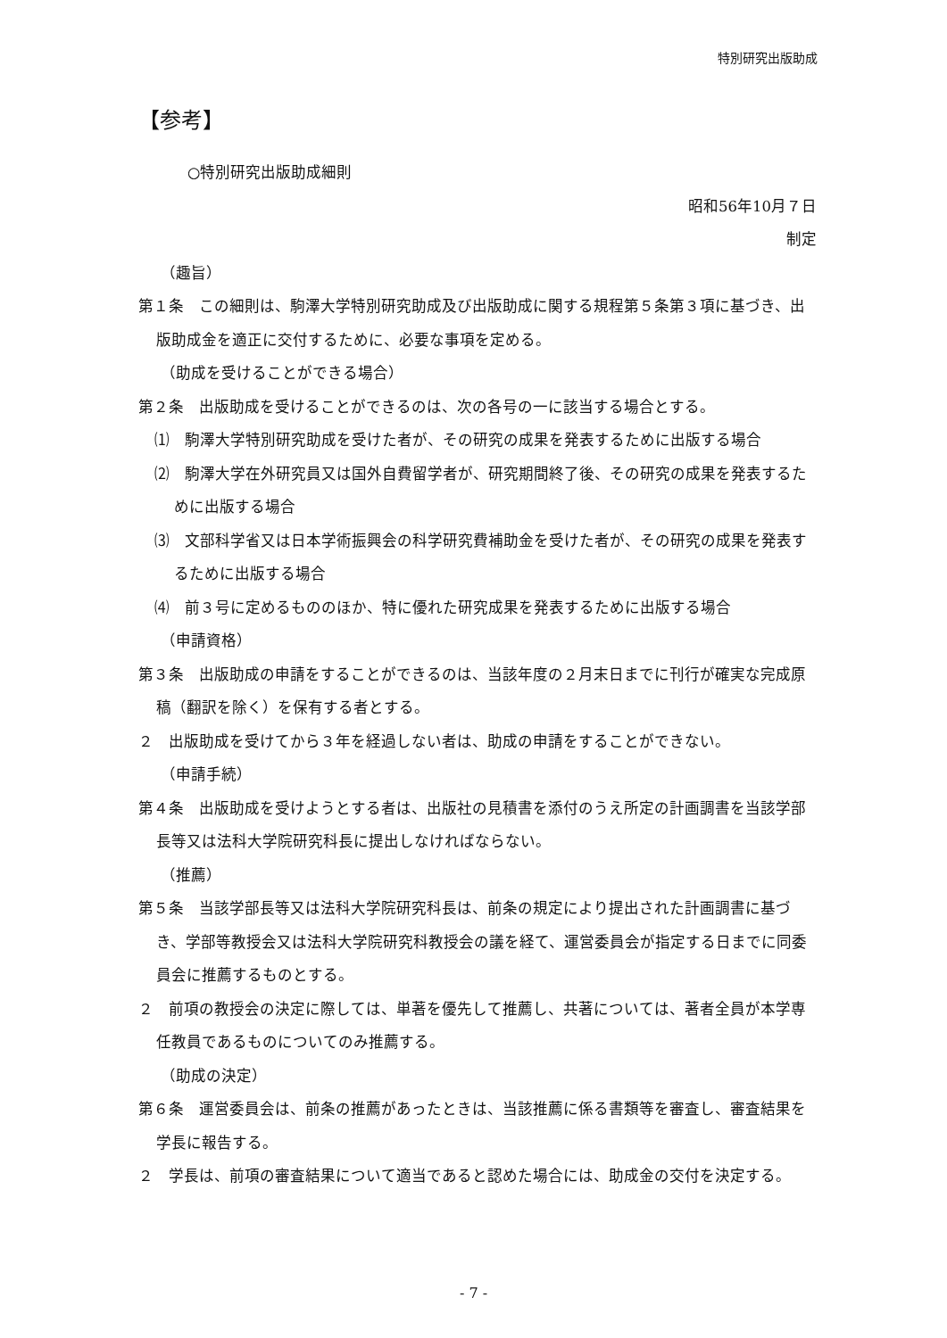特別研究出版助成
【参考】
○特別研究出版助成細則
昭和56年10月７日
制定
（趣旨）
第１条　この細則は、駒澤大学特別研究助成及び出版助成に関する規程第５条第３項に基づき、出版助成金を適正に交付するために、必要な事項を定める。
（助成を受けることができる場合）
第２条　出版助成を受けることができるのは、次の各号の一に該当する場合とする。
⑴　駒澤大学特別研究助成を受けた者が、その研究の成果を発表するために出版する場合
⑵　駒澤大学在外研究員又は国外自費留学者が、研究期間終了後、その研究の成果を発表するために出版する場合
⑶　文部科学省又は日本学術振興会の科学研究費補助金を受けた者が、その研究の成果を発表するために出版する場合
⑷　前３号に定めるもののほか、特に優れた研究成果を発表するために出版する場合
（申請資格）
第３条　出版助成の申請をすることができるのは、当該年度の２月末日までに刊行が確実な完成原稿（翻訳を除く）を保有する者とする。
２　出版助成を受けてから３年を経過しない者は、助成の申請をすることができない。
（申請手続）
第４条　出版助成を受けようとする者は、出版社の見積書を添付のうえ所定の計画調書を当該学部長等又は法科大学院研究科長に提出しなければならない。
（推薦）
第５条　当該学部長等又は法科大学院研究科長は、前条の規定により提出された計画調書に基づき、学部等教授会又は法科大学院研究科教授会の議を経て、運営委員会が指定する日までに同委員会に推薦するものとする。
２　前項の教授会の決定に際しては、単著を優先して推薦し、共著については、著者全員が本学専任教員であるものについてのみ推薦する。
（助成の決定）
第６条　運営委員会は、前条の推薦があったときは、当該推薦に係る書類等を審査し、審査結果を学長に報告する。
２　学長は、前項の審査結果について適当であると認めた場合には、助成金の交付を決定する。
- 7 -